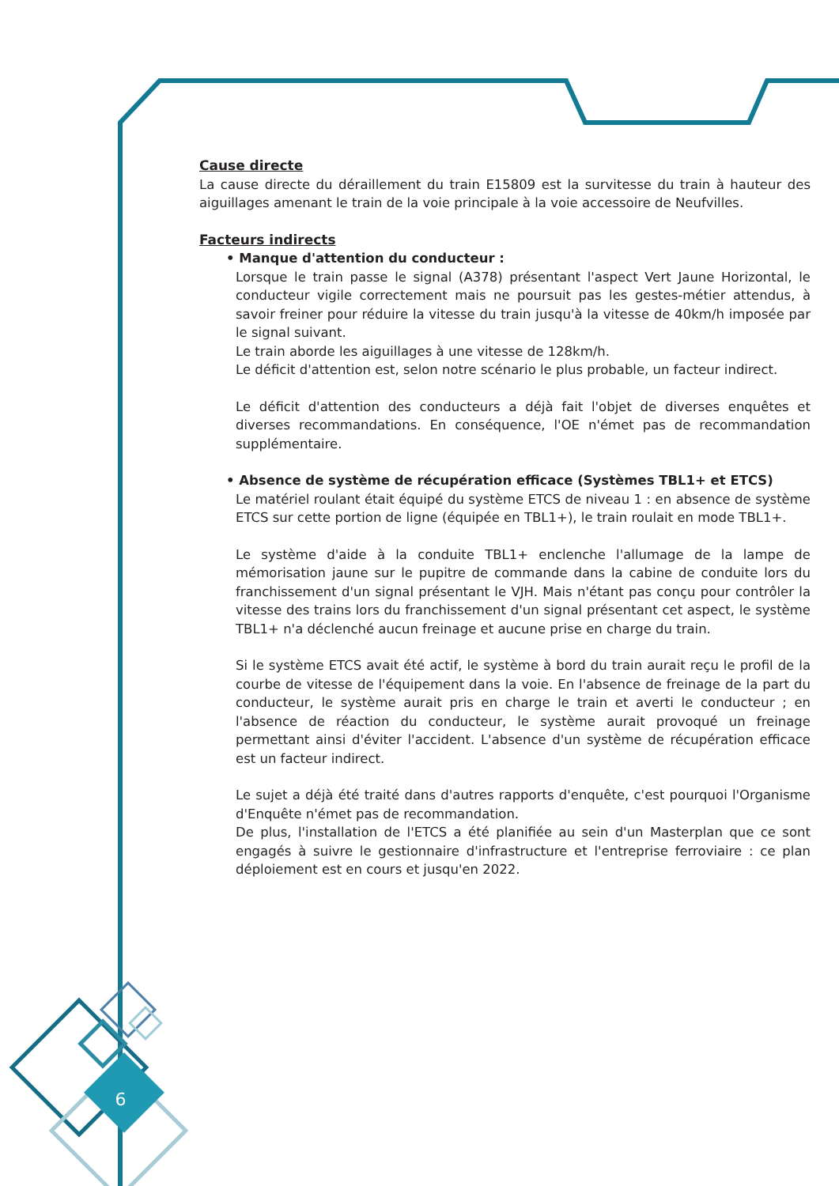6
Cause directe
La cause directe du déraillement du train E15809 est la survitesse du train à hauteur des aiguillages amenant le train de la voie principale à la voie accessoire de Neufvilles.
Facteurs indirects
• Manque d'attention du conducteur :
Lorsque le train passe le signal (A378) présentant l'aspect Vert Jaune Horizontal, le conducteur vigile correctement mais ne poursuit pas les gestes-métier attendus, à savoir freiner pour réduire la vitesse du train jusqu'à la vitesse de 40km/h imposée par le signal suivant.
Le train aborde les aiguillages à une vitesse de 128km/h.
Le déficit d'attention est, selon notre scénario le plus probable, un facteur indirect.
Le déficit d'attention des conducteurs a déjà fait l'objet de diverses enquêtes et diverses recommandations. En conséquence, l'OE n'émet pas de recommandation supplémentaire.
• Absence de système de récupération efficace (Systèmes TBL1+ et ETCS)
Le matériel roulant était équipé du système ETCS de niveau 1 : en absence de système ETCS sur cette portion de ligne (équipée en TBL1+), le train roulait en mode TBL1+.
Le système d'aide à la conduite TBL1+ enclenche l'allumage de la lampe de mémorisation jaune sur le pupitre de commande dans la cabine de conduite lors du franchissement d'un signal présentant le VJH. Mais n'étant pas conçu pour contrôler la vitesse des trains lors du franchissement d'un signal présentant cet aspect, le système TBL1+ n'a déclenché aucun freinage et aucune prise en charge du train.
Si le système ETCS avait été actif, le système à bord du train aurait reçu le profil de la courbe de vitesse de l'équipement dans la voie. En l'absence de freinage de la part du conducteur, le système aurait pris en charge le train et averti le conducteur ; en l'absence de réaction du conducteur, le système aurait provoqué un freinage permettant ainsi d'éviter l'accident. L'absence d'un système de récupération efficace est un facteur indirect.
Le sujet a déjà été traité dans d'autres rapports d'enquête, c'est pourquoi l'Organisme d'Enquête n'émet pas de recommandation.
De plus, l'installation de l'ETCS a été planifiée au sein d'un Masterplan que ce sont engagés à suivre le gestionnaire d'infrastructure et l'entreprise ferroviaire : ce plan déploiement est en cours et jusqu'en 2022.